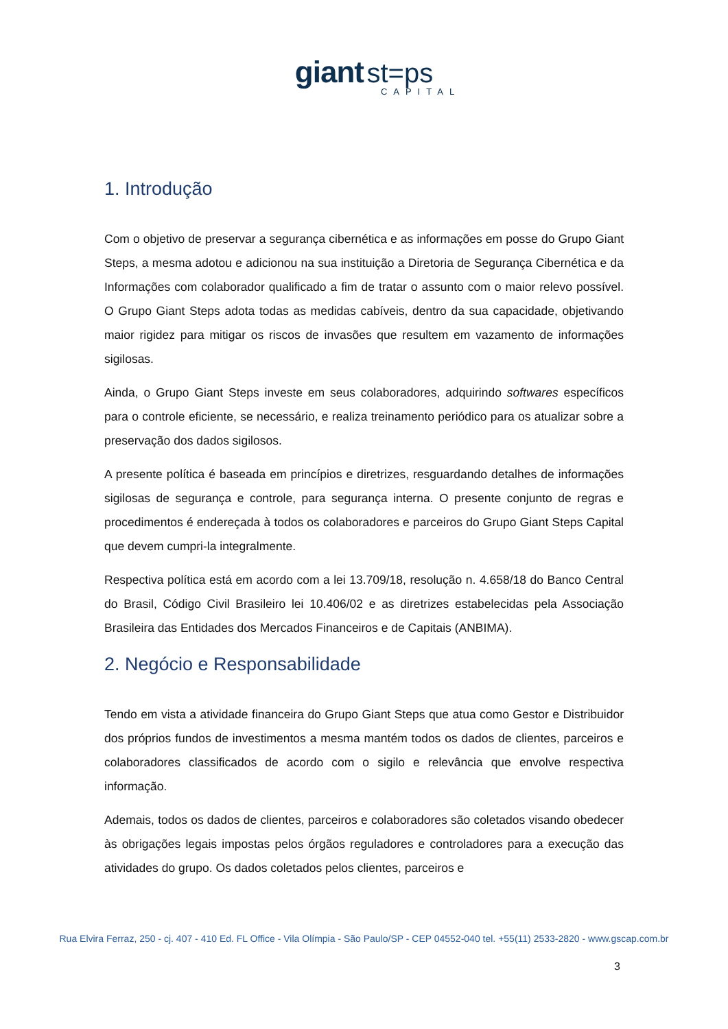giant st=ps
CAPITAL
1. Introdução
Com o objetivo de preservar a segurança cibernética e as informações em posse do Grupo Giant Steps, a mesma adotou e adicionou na sua instituição a Diretoria de Segurança Cibernética e da Informações com colaborador qualificado a fim de tratar o assunto com o maior relevo possível. O Grupo Giant Steps adota todas as medidas cabíveis, dentro da sua capacidade, objetivando maior rigidez para mitigar os riscos de invasões que resultem em vazamento de informações sigilosas.
Ainda, o Grupo Giant Steps investe em seus colaboradores, adquirindo softwares específicos para o controle eficiente, se necessário, e realiza treinamento periódico para os atualizar sobre a preservação dos dados sigilosos.
A presente política é baseada em princípios e diretrizes, resguardando detalhes de informações sigilosas de segurança e controle, para segurança interna. O presente conjunto de regras e procedimentos é endereçada à todos os colaboradores e parceiros do Grupo Giant Steps Capital que devem cumpri-la integralmente.
Respectiva política está em acordo com a lei 13.709/18, resolução n. 4.658/18 do Banco Central do Brasil, Código Civil Brasileiro lei 10.406/02 e as diretrizes estabelecidas pela Associação Brasileira das Entidades dos Mercados Financeiros e de Capitais (ANBIMA).
2. Negócio e Responsabilidade
Tendo em vista a atividade financeira do Grupo Giant Steps que atua como Gestor e Distribuidor dos próprios fundos de investimentos a mesma mantém todos os dados de clientes, parceiros e colaboradores classificados de acordo com o sigilo e relevância que envolve respectiva informação.
Ademais, todos os dados de clientes, parceiros e colaboradores são coletados visando obedecer às obrigações legais impostas pelos órgãos reguladores e controladores para a execução das atividades do grupo. Os dados coletados pelos clientes, parceiros e
Rua Elvira Ferraz, 250 - cj. 407 - 410 Ed. FL Office - Vila Olímpia - São Paulo/SP - CEP 04552-040 tel. +55(11) 2533-2820 - www.gscap.com.br
3